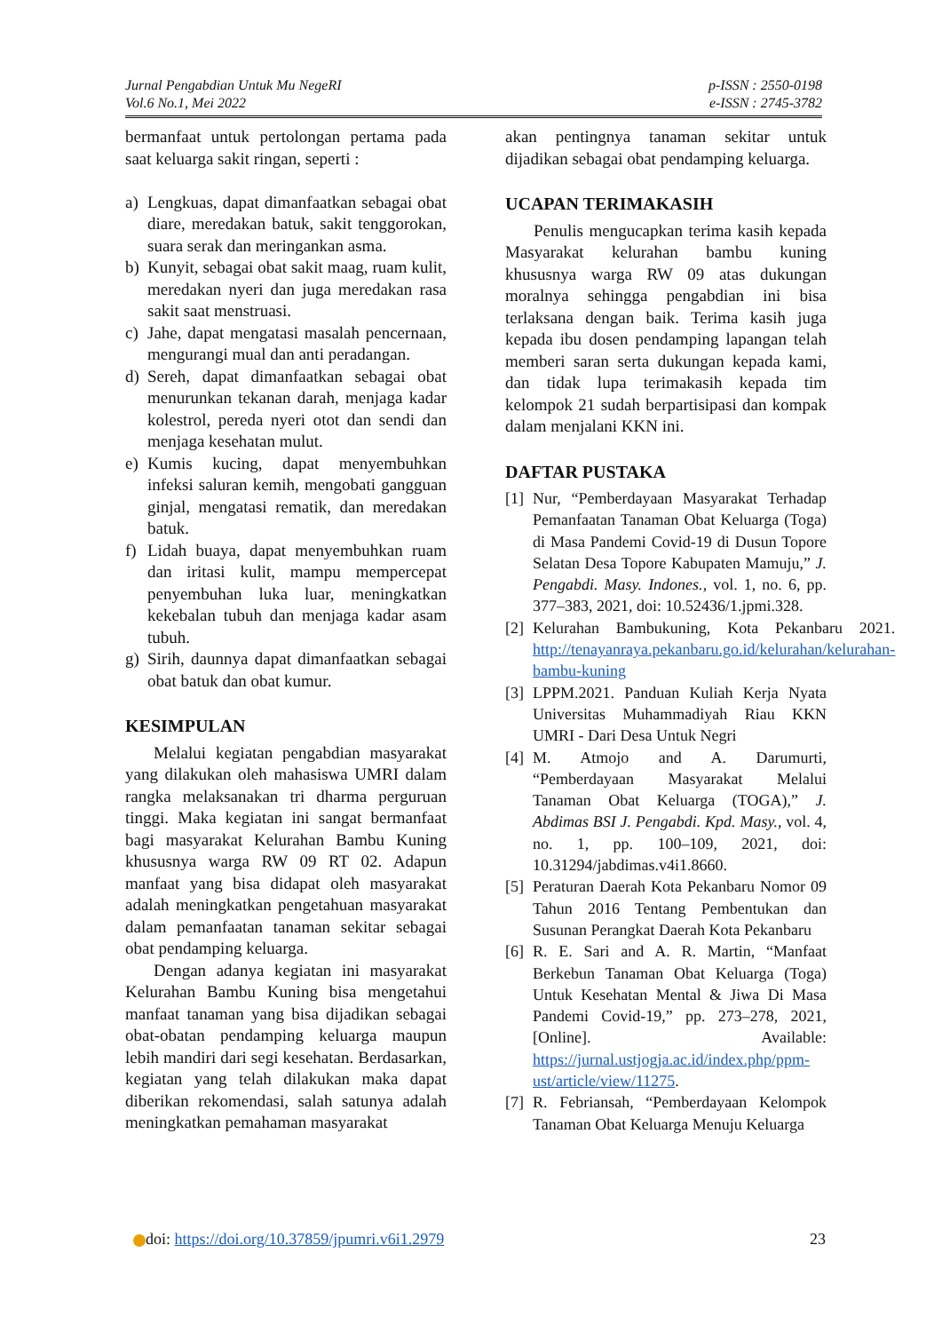Jurnal Pengabdian Untuk Mu NegeRI
Vol.6 No.1, Mei 2022
p-ISSN : 2550-0198
e-ISSN : 2745-3782
bermanfaat untuk pertolongan pertama pada saat keluarga sakit ringan, seperti :
a) Lengkuas, dapat dimanfaatkan sebagai obat diare, meredakan batuk, sakit tenggorokan, suara serak dan meringankan asma.
b) Kunyit, sebagai obat sakit maag, ruam kulit, meredakan nyeri dan juga meredakan rasa sakit saat menstruasi.
c) Jahe, dapat mengatasi masalah pencernaan, mengurangi mual dan anti peradangan.
d) Sereh, dapat dimanfaatkan sebagai obat menurunkan tekanan darah, menjaga kadar kolestrol, pereda nyeri otot dan sendi dan menjaga kesehatan mulut.
e) Kumis kucing, dapat menyembuhkan infeksi saluran kemih, mengobati gangguan ginjal, mengatasi rematik, dan meredakan batuk.
f) Lidah buaya, dapat menyembuhkan ruam dan iritasi kulit, mampu mempercepat penyembuhan luka luar, meningkatkan kekebalan tubuh dan menjaga kadar asam tubuh.
g) Sirih, daunnya dapat dimanfaatkan sebagai obat batuk dan obat kumur.
KESIMPULAN
Melalui kegiatan pengabdian masyarakat yang dilakukan oleh mahasiswa UMRI dalam rangka melaksanakan tri dharma perguruan tinggi. Maka kegiatan ini sangat bermanfaat bagi masyarakat Kelurahan Bambu Kuning khususnya warga RW 09 RT 02. Adapun manfaat yang bisa didapat oleh masyarakat adalah meningkatkan pengetahuan masyarakat dalam pemanfaatan tanaman sekitar sebagai obat pendamping keluarga.
Dengan adanya kegiatan ini masyarakat Kelurahan Bambu Kuning bisa mengetahui manfaat tanaman yang bisa dijadikan sebagai obat-obatan pendamping keluarga maupun lebih mandiri dari segi kesehatan. Berdasarkan, kegiatan yang telah dilakukan maka dapat diberikan rekomendasi, salah satunya adalah meningkatkan pemahaman masyarakat
akan pentingnya tanaman sekitar untuk dijadikan sebagai obat pendamping keluarga.
UCAPAN TERIMAKASIH
Penulis mengucapkan terima kasih kepada Masyarakat kelurahan bambu kuning khususnya warga RW 09 atas dukungan moralnya sehingga pengabdian ini bisa terlaksana dengan baik. Terima kasih juga kepada ibu dosen pendamping lapangan telah memberi saran serta dukungan kepada kami, dan tidak lupa terimakasih kepada tim kelompok 21 sudah berpartisipasi dan kompak dalam menjalani KKN ini.
DAFTAR PUSTAKA
[1] Nur, “Pemberdayaan Masyarakat Terhadap Pemanfaatan Tanaman Obat Keluarga (Toga) di Masa Pandemi Covid-19 di Dusun Topore Selatan Desa Topore Kabupaten Mamuju,” J. Pengabdi. Masy. Indones., vol. 1, no. 6, pp. 377–383, 2021, doi: 10.52436/1.jpmi.328.
[2] Kelurahan Bambukuning, Kota Pekanbaru 2021. http://tenayanraya.pekanbaru.go.id/kelurahan/kelurahan-bambu-kuning
[3] LPPM.2021. Panduan Kuliah Kerja Nyata Universitas Muhammadiyah Riau KKN UMRI - Dari Desa Untuk Negri
[4] M. Atmojo and A. Darumurti, “Pemberdayaan Masyarakat Melalui Tanaman Obat Keluarga (TOGA),” J. Abdimas BSI J. Pengabdi. Kpd. Masy., vol. 4, no. 1, pp. 100–109, 2021, doi: 10.31294/jabdimas.v4i1.8660.
[5] Peraturan Daerah Kota Pekanbaru Nomor 09 Tahun 2016 Tentang Pembentukan dan Susunan Perangkat Daerah Kota Pekanbaru
[6] R. E. Sari and A. R. Martin, “Manfaat Berkebun Tanaman Obat Keluarga (Toga) Untuk Kesehatan Mental & Jiwa Di Masa Pandemi Covid-19,” pp. 273–278, 2021, [Online]. Available: https://jurnal.ustjogja.ac.id/index.php/ppm-ust/article/view/11275.
[7] R. Febriansah, “Pemberdayaan Kelompok Tanaman Obat Keluarga Menuju Keluarga
doi: https://doi.org/10.37859/jpumri.v6i1.2979
23